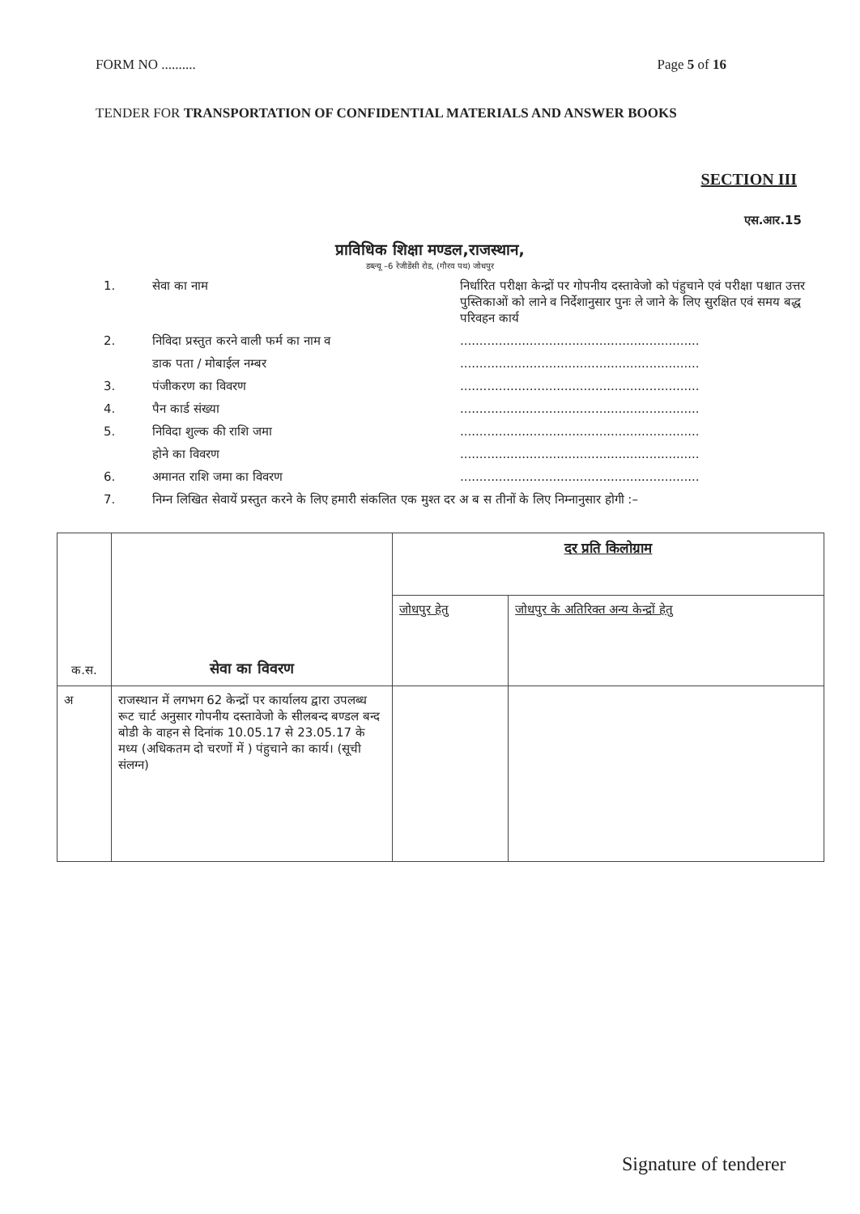FORM NO .......... Page 5 of 16
TENDER FOR TRANSPORTATION OF CONFIDENTIAL MATERIALS AND ANSWER BOOKS
SECTION III
एस.आर.15
प्राविधिक शिक्षा मण्डल,राजस्थान,
डब्ल्यू –6 रेजीडेंसी रोड, (गौरव पथ) जोधपुर
1. सेवा का नाम निर्धारित परीक्षा केन्द्रों पर गोपनीय दस्तावेजो को पंहुचाने एवं परीक्षा पश्चात उत्तर पुस्तिकाओं को लाने व निर्देशानुसार पुनः ले जाने के लिए सुरक्षित एवं समय बद्ध परिवहन कार्य
2. निविदा प्रस्तुत करने वाली फर्म का नाम व..............................................................
डाक पता / मोबाईल नम्बर..............................................................
3. पंजीकरण का विवरण..............................................................
4. पैन कार्ड संख्या..............................................................
5. निविदा शुल्क की राशि जमा..............................................................
होने का विवरण..............................................................
6. अमानत राशि जमा का विवरण..............................................................
7. निम्न लिखित सेवायें प्रस्तुत करने के लिए हमारी संकलित एक मुश्त दर अ ब स तीनों के लिए निम्नानुसार होगी :–
| क.स. | सेवा का विवरण | दर प्रति किलोग्राम | |
| --- | --- | --- | --- |
| | | जोधपुर हेतु | जोधपुर के अतिरिक्त अन्य केन्द्रों हेतु |
| अ | राजस्थान में लगभग 62 केन्द्रों पर कार्यालय द्वारा उपलब्ध रूट चार्ट अनुसार गोपनीय दस्तावेजो के सीलबन्द बण्डल बन्द बोडी के वाहन से दिनांक 10.05.17 से 23.05.17 के मध्य (अधिकतम दो चरणों में ) पंहुचाने का कार्य। (सूची संलग्न) | | |
Signature of tenderer